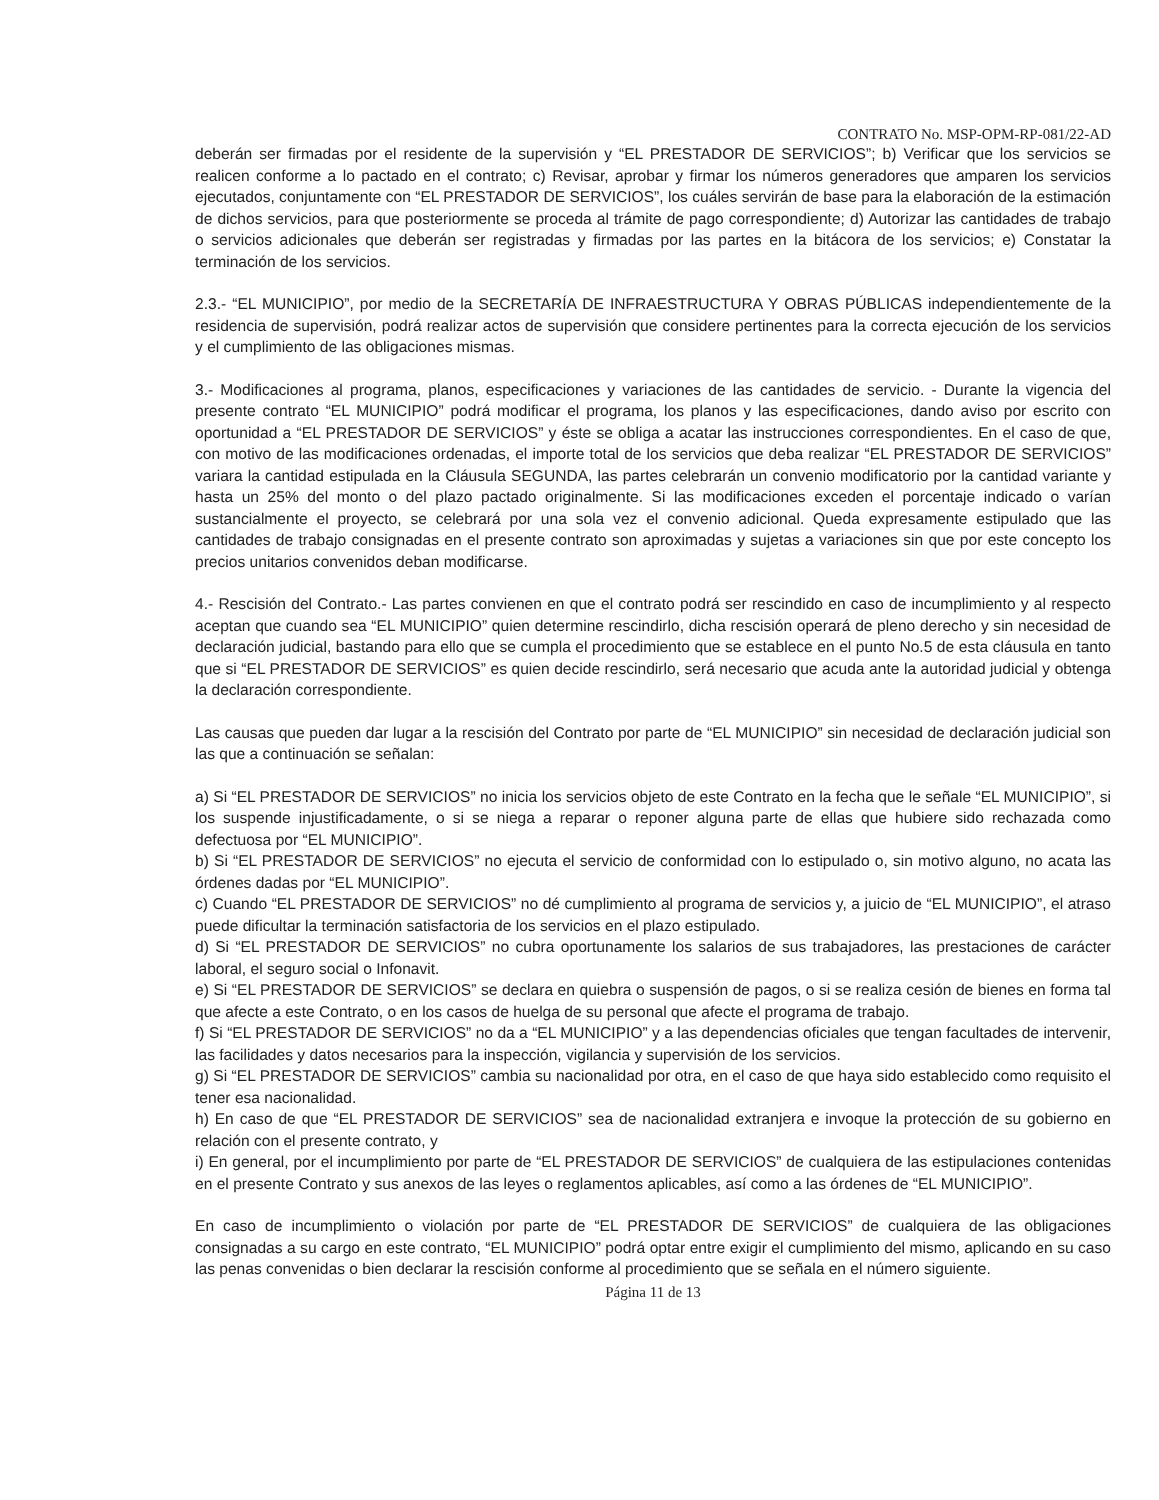CONTRATO No. MSP-OPM-RP-081/22-AD
deberán ser firmadas por el residente de la supervisión y “EL PRESTADOR DE SERVICIOS”; b) Verificar que los servicios se realicen conforme a lo pactado en el contrato; c) Revisar, aprobar y firmar los números generadores que amparen los servicios ejecutados, conjuntamente con “EL PRESTADOR DE SERVICIOS”, los cuáles servirán de base para la elaboración de la estimación de dichos servicios, para que posteriormente se proceda al trámite de pago correspondiente; d) Autorizar las cantidades de trabajo o servicios adicionales que deberán ser registradas y firmadas por las partes en la bitácora de los servicios; e) Constatar la terminación de los servicios.
2.3.- “EL MUNICIPIO”, por medio de la SECRETARÍA DE INFRAESTRUCTURA Y OBRAS PÚBLICAS independientemente de la residencia de supervisión, podrá realizar actos de supervisión que considere pertinentes para la correcta ejecución de los servicios y el cumplimiento de las obligaciones mismas.
3.- Modificaciones al programa, planos, especificaciones y variaciones de las cantidades de servicio. - Durante la vigencia del presente contrato “EL MUNICIPIO” podrá modificar el programa, los planos y las especificaciones, dando aviso por escrito con oportunidad a “EL PRESTADOR DE SERVICIOS” y éste se obliga a acatar las instrucciones correspondientes. En el caso de que, con motivo de las modificaciones ordenadas, el importe total de los servicios que deba realizar “EL PRESTADOR DE SERVICIOS” variara la cantidad estipulada en la Cláusula SEGUNDA, las partes celebrarán un convenio modificatorio por la cantidad variante y hasta un 25% del monto o del plazo pactado originalmente. Si las modificaciones exceden el porcentaje indicado o varían sustancialmente el proyecto, se celebrará por una sola vez el convenio adicional. Queda expresamente estipulado que las cantidades de trabajo consignadas en el presente contrato son aproximadas y sujetas a variaciones sin que por este concepto los precios unitarios convenidos deban modificarse.
4.- Rescisión del Contrato.- Las partes convienen en que el contrato podrá ser rescindido en caso de incumplimiento y al respecto aceptan que cuando sea “EL MUNICIPIO” quien determine rescindirlo, dicha rescisión operará de pleno derecho y sin necesidad de declaración judicial, bastando para ello que se cumpla el procedimiento que se establece en el punto No.5 de esta cláusula en tanto que si “EL PRESTADOR DE SERVICIOS” es quien decide rescindirlo, será necesario que acuda ante la autoridad judicial y obtenga la declaración correspondiente.
Las causas que pueden dar lugar a la rescisión del Contrato por parte de “EL MUNICIPIO” sin necesidad de declaración judicial son las que a continuación se señalan:
a) Si “EL PRESTADOR DE SERVICIOS” no inicia los servicios objeto de este Contrato en la fecha que le señale “EL MUNICIPIO”, si los suspende injustificadamente, o si se niega a reparar o reponer alguna parte de ellas que hubiere sido rechazada como defectuosa por “EL MUNICIPIO”.
b) Si “EL PRESTADOR DE SERVICIOS” no ejecuta el servicio de conformidad con lo estipulado o, sin motivo alguno, no acata las órdenes dadas por “EL MUNICIPIO”.
c) Cuando “EL PRESTADOR DE SERVICIOS” no dé cumplimiento al programa de servicios y, a juicio de “EL MUNICIPIO”, el atraso puede dificultar la terminación satisfactoria de los servicios en el plazo estipulado.
d) Si “EL PRESTADOR DE SERVICIOS” no cubra oportunamente los salarios de sus trabajadores, las prestaciones de carácter laboral, el seguro social o Infonavit.
e) Si “EL PRESTADOR DE SERVICIOS” se declara en quiebra o suspensión de pagos, o si se realiza cesión de bienes en forma tal que afecte a este Contrato, o en los casos de huelga de su personal que afecte el programa de trabajo.
f) Si “EL PRESTADOR DE SERVICIOS” no da a “EL MUNICIPIO” y a las dependencias oficiales que tengan facultades de intervenir, las facilidades y datos necesarios para la inspección, vigilancia y supervisión de los servicios.
g) Si “EL PRESTADOR DE SERVICIOS” cambia su nacionalidad por otra, en el caso de que haya sido establecido como requisito el tener esa nacionalidad.
h) En caso de que “EL PRESTADOR DE SERVICIOS” sea de nacionalidad extranjera e invoque la protección de su gobierno en relación con el presente contrato, y
i) En general, por el incumplimiento por parte de “EL PRESTADOR DE SERVICIOS” de cualquiera de las estipulaciones contenidas en el presente Contrato y sus anexos de las leyes o reglamentos aplicables, así como a las órdenes de “EL MUNICIPIO”.
En caso de incumplimiento o violación por parte de “EL PRESTADOR DE SERVICIOS” de cualquiera de las obligaciones consignadas a su cargo en este contrato, “EL MUNICIPIO” podrá optar entre exigir el cumplimiento del mismo, aplicando en su caso las penas convenidas o bien declarar la rescisión conforme al procedimiento que se señala en el número siguiente.
Página 11 de 13